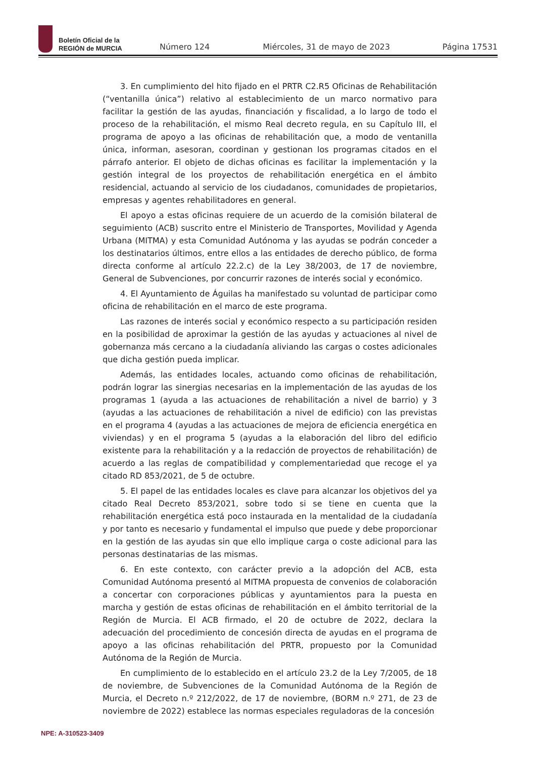Boletín Oficial de la
REGIÓN de MURCIA
Número 124
Miércoles, 31 de mayo de 2023
Página 17531
3. En cumplimiento del hito fijado en el PRTR C2.R5 Oficinas de Rehabilitación (“ventanilla única”) relativo al establecimiento de un marco normativo para facilitar la gestión de las ayudas, financiación y fiscalidad, a lo largo de todo el proceso de la rehabilitación, el mismo Real decreto regula, en su Capítulo III, el programa de apoyo a las oficinas de rehabilitación que, a modo de ventanilla única, informan, asesoran, coordinan y gestionan los programas citados en el párrafo anterior. El objeto de dichas oficinas es facilitar la implementación y la gestión integral de los proyectos de rehabilitación energética en el ámbito residencial, actuando al servicio de los ciudadanos, comunidades de propietarios, empresas y agentes rehabilitadores en general.
El apoyo a estas oficinas requiere de un acuerdo de la comisión bilateral de seguimiento (ACB) suscrito entre el Ministerio de Transportes, Movilidad y Agenda Urbana (MITMA) y esta Comunidad Autónoma y las ayudas se podrán conceder a los destinatarios últimos, entre ellos a las entidades de derecho público, de forma directa conforme al artículo 22.2.c) de la Ley 38/2003, de 17 de noviembre, General de Subvenciones, por concurrir razones de interés social y económico.
4. El Ayuntamiento de Águilas ha manifestado su voluntad de participar como oficina de rehabilitación en el marco de este programa.
Las razones de interés social y económico respecto a su participación residen en la posibilidad de aproximar la gestión de las ayudas y actuaciones al nivel de gobernanza más cercano a la ciudadanía aliviando las cargas o costes adicionales que dicha gestión pueda implicar.
Además, las entidades locales, actuando como oficinas de rehabilitación, podrán lograr las sinergias necesarias en la implementación de las ayudas de los programas 1 (ayuda a las actuaciones de rehabilitación a nivel de barrio) y 3 (ayudas a las actuaciones de rehabilitación a nivel de edificio) con las previstas en el programa 4 (ayudas a las actuaciones de mejora de eficiencia energética en viviendas) y en el programa 5 (ayudas a la elaboración del libro del edificio existente para la rehabilitación y a la redacción de proyectos de rehabilitación) de acuerdo a las reglas de compatibilidad y complementariedad que recoge el ya citado RD 853/2021, de 5 de octubre.
5. El papel de las entidades locales es clave para alcanzar los objetivos del ya citado Real Decreto 853/2021, sobre todo si se tiene en cuenta que la rehabilitación energética está poco instaurada en la mentalidad de la ciudadanía y por tanto es necesario y fundamental el impulso que puede y debe proporcionar en la gestión de las ayudas sin que ello implique carga o coste adicional para las personas destinatarias de las mismas.
6. En este contexto, con carácter previo a la adopción del ACB, esta Comunidad Autónoma presentó al MITMA propuesta de convenios de colaboración a concertar con corporaciones públicas y ayuntamientos para la puesta en marcha y gestión de estas oficinas de rehabilitación en el ámbito territorial de la Región de Murcia. El ACB firmado, el 20 de octubre de 2022, declara la adecuación del procedimiento de concesión directa de ayudas en el programa de apoyo a las oficinas rehabilitación del PRTR, propuesto por la Comunidad Autónoma de la Región de Murcia.
En cumplimiento de lo establecido en el artículo 23.2 de la Ley 7/2005, de 18 de noviembre, de Subvenciones de la Comunidad Autónoma de la Región de Murcia, el Decreto n.º 212/2022, de 17 de noviembre, (BORM n.º 271, de 23 de noviembre de 2022) establece las normas especiales reguladoras de la concesión
NPE: A-310523-3409